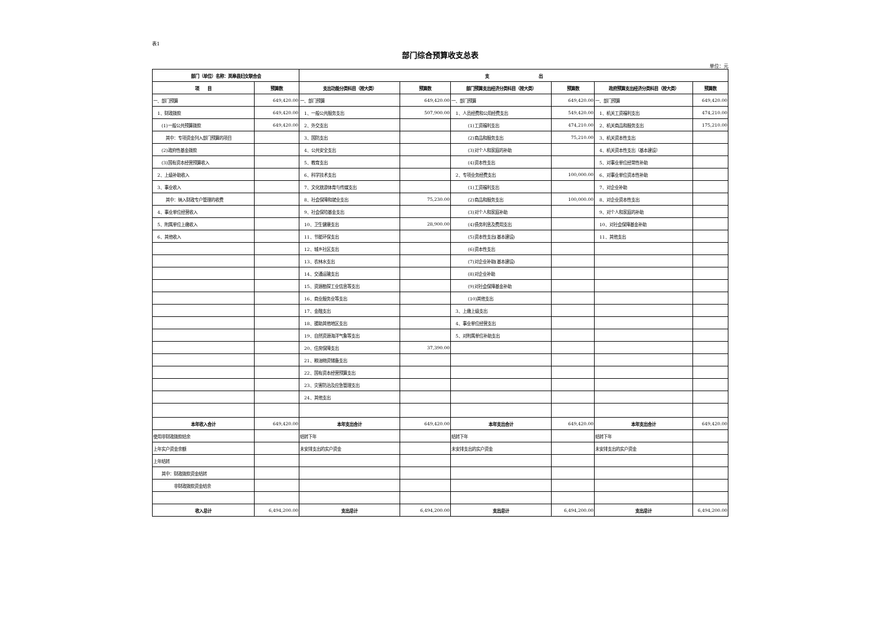表1
部门综合预算收支总表
单位：元
| 部门（单位）名称：岚皋县妇女联合会 | | 支 出 | | | | | |
| --- | --- | --- | --- | --- | --- | --- | --- |
| 项 目 | 预算数 | 支出功能分类科目（按大类） | 预算数 | 部门预算支出经济分类科目（按大类） | 预算数 | 政府预算支出经济分类科目（按大类） | 预算数 |
| 一、部门预算 | 649,420.00 | 一、部门预算 | 649,420.00 | 一、部门预算 | 649,420.00 | 一、部门预算 | 649,420.00 |
| 1、财政拨款 | 649,420.00 | 1、一般公共服务支出 | 507,900.00 | 1、人员经费和公用经费支出 | 549,420.00 | 1、机关工资福利支出 | 474,210.00 |
| (1)一般公共预算拨款 | 649,420.00 | 2、外交支出 | | (1)工资福利支出 | 474,210.00 | 2、机关商品和服务支出 | 175,210.00 |
| 其中：专项资金列入部门预算的项目 | | 3、国防支出 | | (2)商品和服务支出 | 75,210.00 | 3、机关资本性支出 | |
| (2)政府性基金拨款 | | 4、公共安全支出 | | (3)对个人和家庭的补助 | | 4、机关资本性支出（基本建设） | |
| (3)国有资本经营预算收入 | | 5、教育支出 | | (4)资本性支出 | | 5、对事业单位经常性补助 | |
| 2、上级补助收入 | | 6、科学技术支出 | | 2、专项业务经费支出 | 100,000.00 | 6、对事业单位资本性补助 | |
| 3、事业收入 | | 7、文化旅游体育与传媒支出 | | (1)工资福利支出 | | 7、对企业补助 | |
| 其中：纳入财政专户管理的收费 | | 8、社会保障和就业支出 | 75,230.00 | (2)商品和服务支出 | 100,000.00 | 8、对企业资本性支出 | |
| 4、事业单位经营收入 | | 9、社会保险基金支出 | | (3)对个人和家庭补助 | | 9、对个人和家庭的补助 | |
| 5、附属单位上缴收入 | | 10、卫生健康支出 | 28,900.00 | (4)债务利息及费用支出 | | 10、对社会保障基金补助 | |
| 6、其他收入 | | 11、节能环保支出 | | (5)资本性支出(基本建设) | | 11、其他支出 | |
| | | 12、城乡社区支出 | | (6)资本性支出 | | | |
| | | 13、农林水支出 | | (7)对企业补助(基本建设) | | | |
| | | 14、交通运输支出 | | (8)对企业补助 | | | |
| | | 15、资源勘探工业信息等支出 | | (9)对社会保障基金补助 | | | |
| | | 16、商业服务业等支出 | | (10)其他支出 | | | |
| | | 17、金融支出 | | 3、上缴上级支出 | | | |
| | | 18、援助其他地区支出 | | 4、事业单位经营支出 | | | |
| | | 19、自然资源海洋气象等支出 | | 5、对附属单位补助支出 | | | |
| | | 20、住房保障支出 | 37,390.00 | | | | |
| | | 21、粮油物资储备支出 | | | | | |
| | | 22、国有资本经营预算支出 | | | | | |
| | | 23、灾害防治及应急管理支出 | | | | | |
| | | 24、其他支出 | | | | | |
| 本年收入合计 | 649,420.00 | 本年支出合计 | 649,420.00 | 本年支出合计 | 649,420.00 | 本年支出合计 | 649,420.00 |
| 使用非财政拨款结余 | | 结转下年 | | 结转下年 | | 结转下年 | |
| 上年实户资金余额 | | 未安排支出的实户资金 | | 未安排支出的实户资金 | | 未安排支出的实户资金 | |
| 上年结转 | | | | | | | |
| 其中：财政拨款资金结转 | | | | | | | |
| 非财政拨款资金结余 | | | | | | | |
| 收入总计 | 6,494,200.00 | 支出总计 | 6,494,200.00 | 支出总计 | 6,494,200.00 | 支出总计 | 6,494,200.00 |